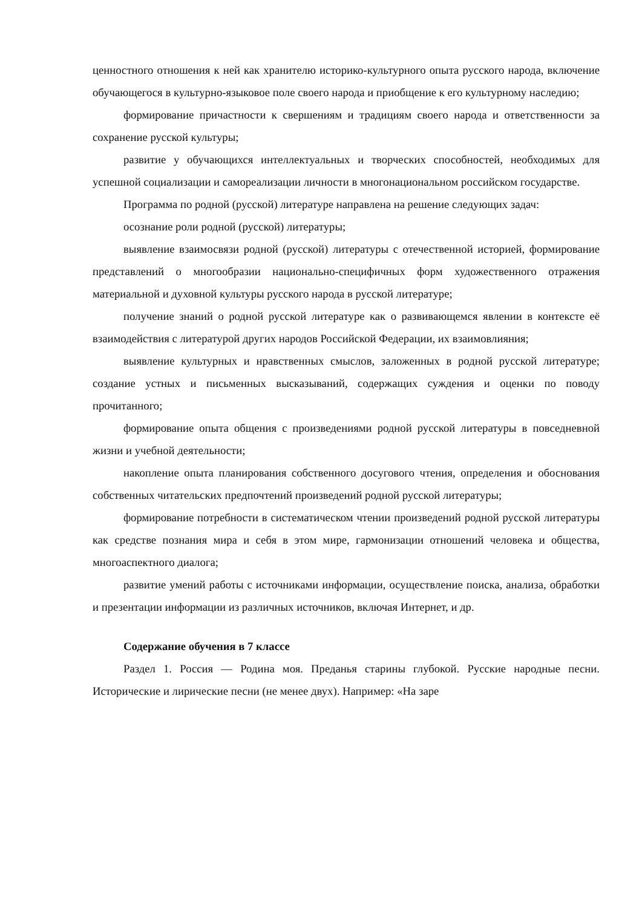ценностного отношения к ней как хранителю историко-культурного опыта русского народа, включение обучающегося в культурно-языковое поле своего народа и приобщение к его культурному наследию;
формирование причастности к свершениям и традициям своего народа и ответственности за сохранение русской культуры;
развитие у обучающихся интеллектуальных и творческих способностей, необходимых для успешной социализации и самореализации личности в многонациональном российском государстве.
Программа по родной (русской) литературе направлена на решение следующих задач:
осознание роли родной (русской) литературы;
выявление взаимосвязи родной (русской) литературы с отечественной историей, формирование представлений о многообразии национально-специфичных форм художественного отражения материальной и духовной культуры русского народа в русской литературе;
получение знаний о родной русской литературе как о развивающемся явлении в контексте её взаимодействия с литературой других народов Российской Федерации, их взаимовлияния;
выявление культурных и нравственных смыслов, заложенных в родной русской литературе; создание устных и письменных высказываний, содержащих суждения и оценки по поводу прочитанного;
формирование опыта общения с произведениями родной русской литературы в повседневной жизни и учебной деятельности;
накопление опыта планирования собственного досугового чтения, определения и обоснования собственных читательских предпочтений произведений родной русской литературы;
формирование потребности в систематическом чтении произведений родной русской литературы как средстве познания мира и себя в этом мире, гармонизации отношений человека и общества, многоаспектного диалога;
развитие умений работы с источниками информации, осуществление поиска, анализа, обработки и презентации информации из различных источников, включая Интернет, и др.
Содержание обучения в 7 классе
Раздел 1. Россия — Родина моя. Преданья старины глубокой. Русские народные песни. Исторические и лирические песни (не менее двух). Например: «На заре